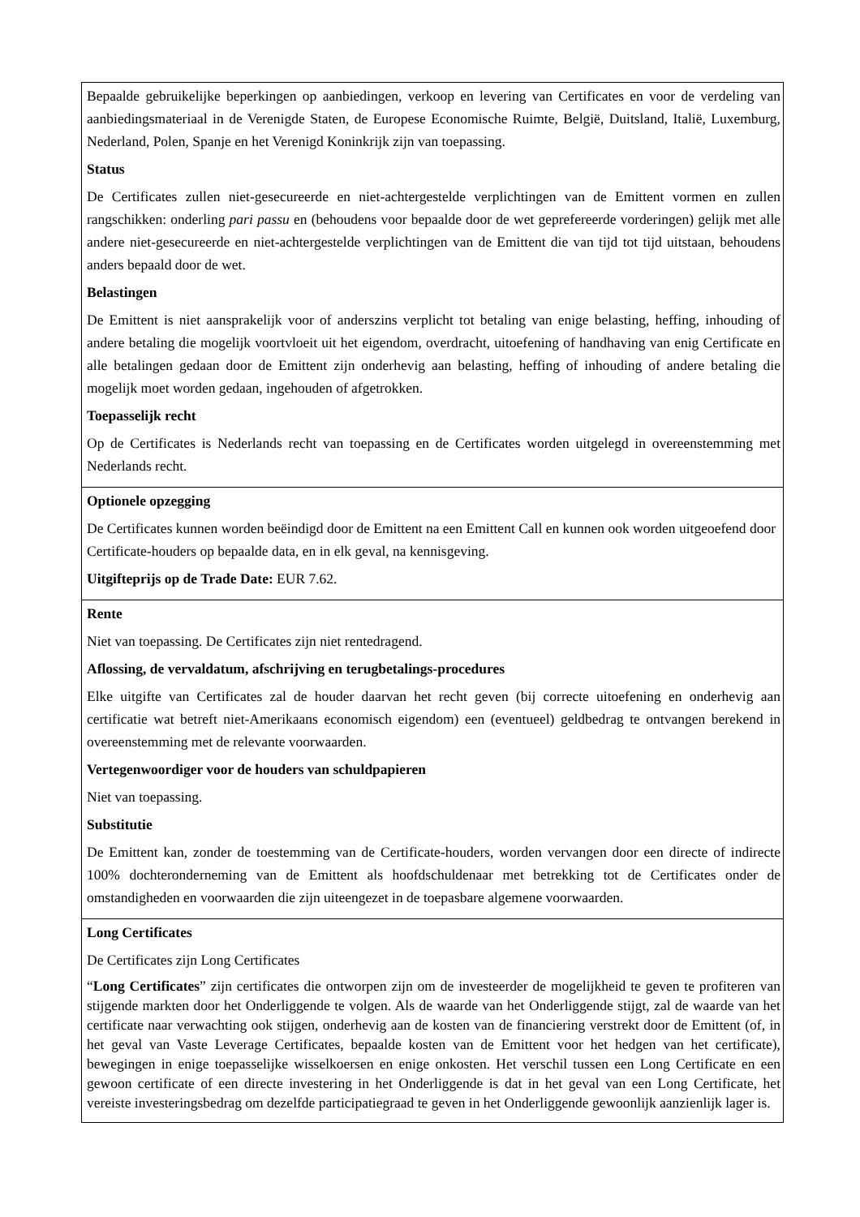| Bepaalde gebruikelijke beperkingen op aanbiedingen, verkoop en levering van Certificates en voor de verdeling van aanbiedingsmateriaal in de Verenigde Staten, de Europese Economische Ruimte, België, Duitsland, Italië, Luxemburg, Nederland, Polen, Spanje en het Verenigd Koninkrijk zijn van toepassing. Status De Certificates zullen niet-gesecureerde en niet-achtergestelde verplichtingen van de Emittent vormen en zullen rangschikken: onderling pari passu en (behoudens voor bepaalde door de wet geprefereerde vorderingen) gelijk met alle andere niet-gesecureerde en niet-achtergestelde verplichtingen van de Emittent die van tijd tot tijd uitstaan, behoudens anders bepaald door de wet. Belastingen De Emittent is niet aansprakelijk voor of anderszins verplicht tot betaling van enige belasting, heffing, inhouding of andere betaling die mogelijk voortvloeit uit het eigendom, overdracht, uitoefening of handhaving van enig Certificate en alle betalingen gedaan door de Emittent zijn onderhevig aan belasting, heffing of inhouding of andere betaling die mogelijk moet worden gedaan, ingehouden of afgetrokken. Toepasselijk recht Op de Certificates is Nederlands recht van toepassing en de Certificates worden uitgelegd in overeenstemming met Nederlands recht. |
| Optionele opzegging De Certificates kunnen worden beëindigd door de Emittent na een Emittent Call en kunnen ook worden uitgeoefend door Certificate-houders op bepaalde data, en in elk geval, na kennisgeving. Uitgifteprijs op de Trade Date: EUR 7.62. |
| Rente Niet van toepassing. De Certificates zijn niet rentedragend. Aflossing, de vervaldatum, afschrijving en terugbetalings-procedures Elke uitgifte van Certificates zal de houder daarvan het recht geven (bij correcte uitoefening en onderhevig aan certificatie wat betreft niet-Amerikaans economisch eigendom) een (eventueel) geldbedrag te ontvangen berekend in overeenstemming met de relevante voorwaarden. Vertegenwoordiger voor de houders van schuldpapieren Niet van toepassing. Substitutie De Emittent kan, zonder de toestemming van de Certificate-houders, worden vervangen door een directe of indirecte 100% dochteronderneming van de Emittent als hoofdschuldenaar met betrekking tot de Certificates onder de omstandigheden en voorwaarden die zijn uiteengezet in de toepasbare algemene voorwaarden. |
| Long Certificates De Certificates zijn Long Certificates “ Long Certificates ” zijn certificates die ontworpen zijn om de investeerder de mogelijkheid te geven te profiteren van stijgende markten door het Onderliggende te volgen. Als de waarde van het Onderliggende stijgt, zal de waarde van het certificate naar verwachting ook stijgen, onderhevig aan de kosten van de financiering verstrekt door de Emittent (of, in het geval van Vaste Leverage Certificates, bepaalde kosten van de Emittent voor het hedgen van het certificate), bewegingen in enige toepasselijke wisselkoersen en enige onkosten. Het verschil tussen een Long Certificate en een gewoon certificate of een directe investering in het Onderliggende is dat in het geval van een Long Certificate, het vereiste investeringsbedrag om dezelfde participatiegraad te geven in het Onderliggende gewoonlijk aanzienlijk lager is. |